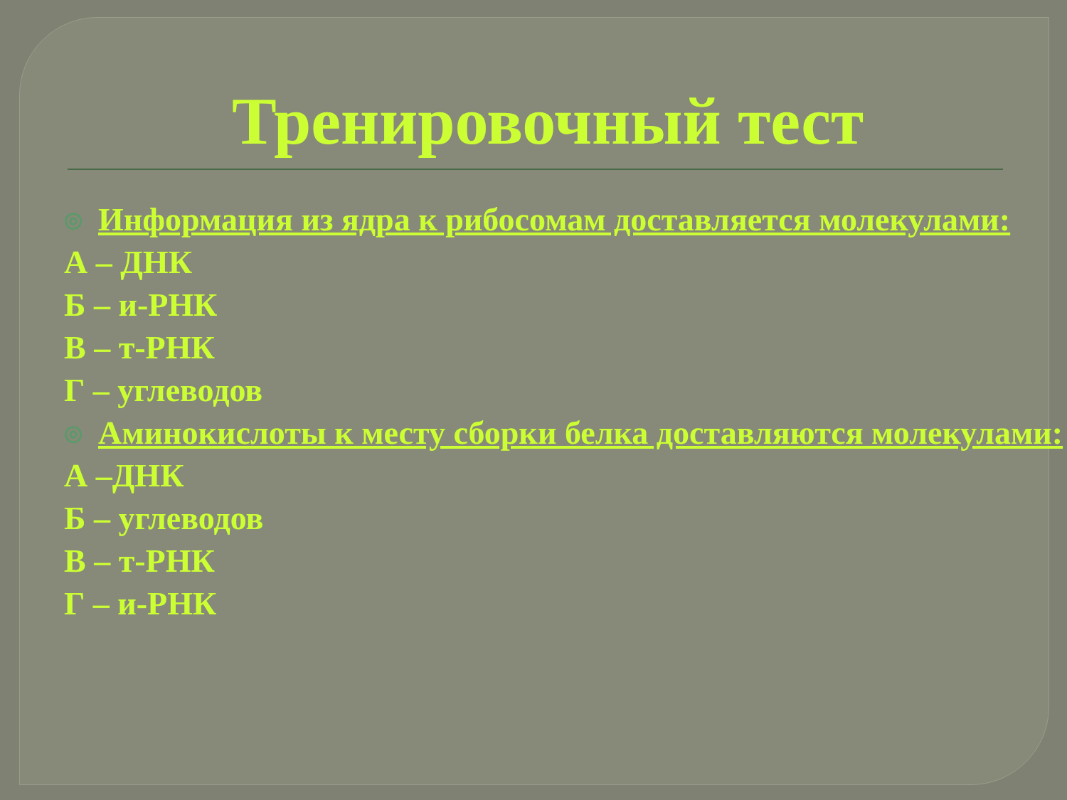Тренировочный тест
◎ Информация из ядра к рибосомам доставляется молекулами:
А – ДНК
Б – и-РНК
В – т-РНК
Г – углеводов
◎ Аминокислоты к месту сборки белка доставляются молекулами:
А –ДНК
Б – углеводов
В – т-РНК
Г – и-РНК